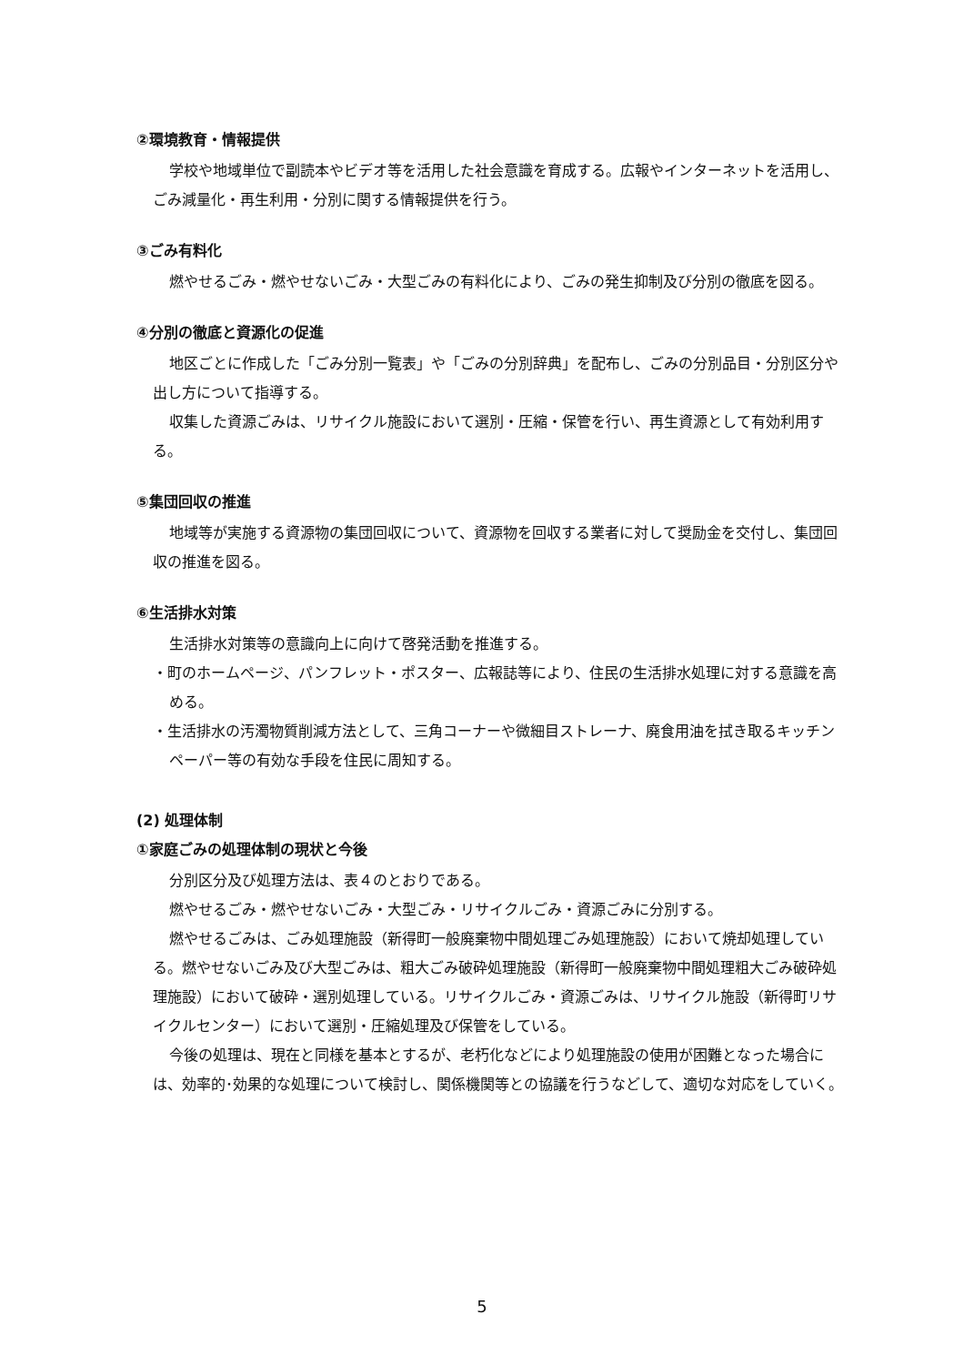②環境教育・情報提供
学校や地域単位で副読本やビデオ等を活用した社会意識を育成する。広報やインターネットを活用し、ごみ減量化・再生利用・分別に関する情報提供を行う。
③ごみ有料化
燃やせるごみ・燃やせないごみ・大型ごみの有料化により、ごみの発生抑制及び分別の徹底を図る。
④分別の徹底と資源化の促進
地区ごとに作成した「ごみ分別一覧表」や「ごみの分別辞典」を配布し、ごみの分別品目・分別区分や出し方について指導する。
収集した資源ごみは、リサイクル施設において選別・圧縮・保管を行い、再生資源として有効利用する。
⑤集団回収の推進
地域等が実施する資源物の集団回収について、資源物を回収する業者に対して奨励金を交付し、集団回収の推進を図る。
⑥生活排水対策
生活排水対策等の意識向上に向けて啓発活動を推進する。
・町のホームページ、パンフレット・ポスター、広報誌等により、住民の生活排水処理に対する意識を高める。
・生活排水の汚濁物質削減方法として、三角コーナーや微細目ストレーナ、廃食用油を拭き取るキッチンペーパー等の有効な手段を住民に周知する。
(2) 処理体制
①家庭ごみの処理体制の現状と今後
分別区分及び処理方法は、表４のとおりである。
燃やせるごみ・燃やせないごみ・大型ごみ・リサイクルごみ・資源ごみに分別する。
燃やせるごみは、ごみ処理施設（新得町一般廃棄物中間処理ごみ処理施設）において焼却処理している。燃やせないごみ及び大型ごみは、粗大ごみ破砕処理施設（新得町一般廃棄物中間処理粗大ごみ破砕処理施設）において破砕・選別処理している。リサイクルごみ・資源ごみは、リサイクル施設（新得町リサイクルセンター）において選別・圧縮処理及び保管をしている。
今後の処理は、現在と同様を基本とするが、老朽化などにより処理施設の使用が困難となった場合には、効率的･効果的な処理について検討し、関係機関等との協議を行うなどして、適切な対応をしていく。
5